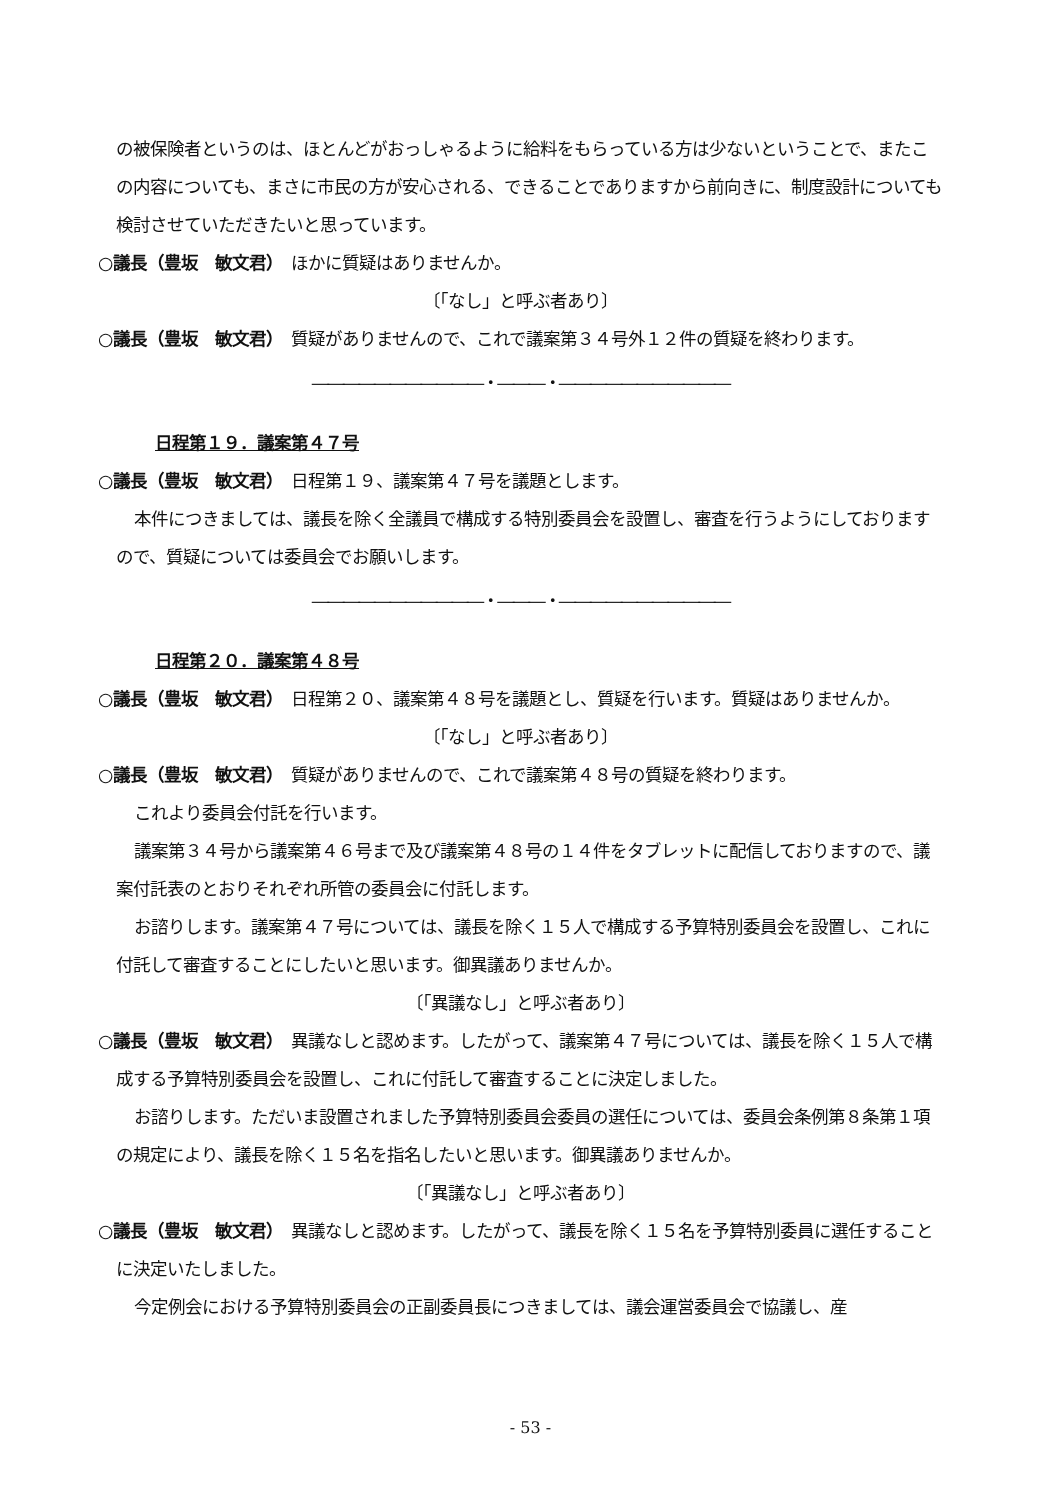の被保険者というのは、ほとんどがおっしゃるように給料をもらっている方は少ないということで、またこの内容についても、まさに市民の方が安心される、できることでありますから前向きに、制度設計についても検討させていただきたいと思っています。
○議長（豊坂　敏文君）　ほかに質疑はありませんか。
〔「なし」と呼ぶ者あり〕
○議長（豊坂　敏文君）　質疑がありませんので、これで議案第３４号外１２件の質疑を終わります。
―――――――――――・―――・―――――――――――
日程第１９．議案第４７号
○議長（豊坂　敏文君）　日程第１９、議案第４７号を議題とします。
本件につきましては、議長を除く全議員で構成する特別委員会を設置し、審査を行うようにしておりますので、質疑については委員会でお願いします。
―――――――――――・―――・―――――――――――
日程第２０．議案第４８号
○議長（豊坂　敏文君）　日程第２０、議案第４８号を議題とし、質疑を行います。質疑はありませんか。
〔「なし」と呼ぶ者あり〕
○議長（豊坂　敏文君）　質疑がありませんので、これで議案第４８号の質疑を終わります。
これより委員会付託を行います。
議案第３４号から議案第４６号まで及び議案第４８号の１４件をタブレットに配信しておりますので、議案付託表のとおりそれぞれ所管の委員会に付託します。
お諮りします。議案第４７号については、議長を除く１５人で構成する予算特別委員会を設置し、これに付託して審査することにしたいと思います。御異議ありませんか。
〔「異議なし」と呼ぶ者あり〕
○議長（豊坂　敏文君）　異議なしと認めます。したがって、議案第４７号については、議長を除く１５人で構成する予算特別委員会を設置し、これに付託して審査することに決定しました。
お諮りします。ただいま設置されました予算特別委員会委員の選任については、委員会条例第８条第１項の規定により、議長を除く１５名を指名したいと思います。御異議ありませんか。
〔「異議なし」と呼ぶ者あり〕
○議長（豊坂　敏文君）　異議なしと認めます。したがって、議長を除く１５名を予算特別委員に選任することに決定いたしました。
今定例会における予算特別委員会の正副委員長につきましては、議会運営委員会で協議し、産
- 53 -